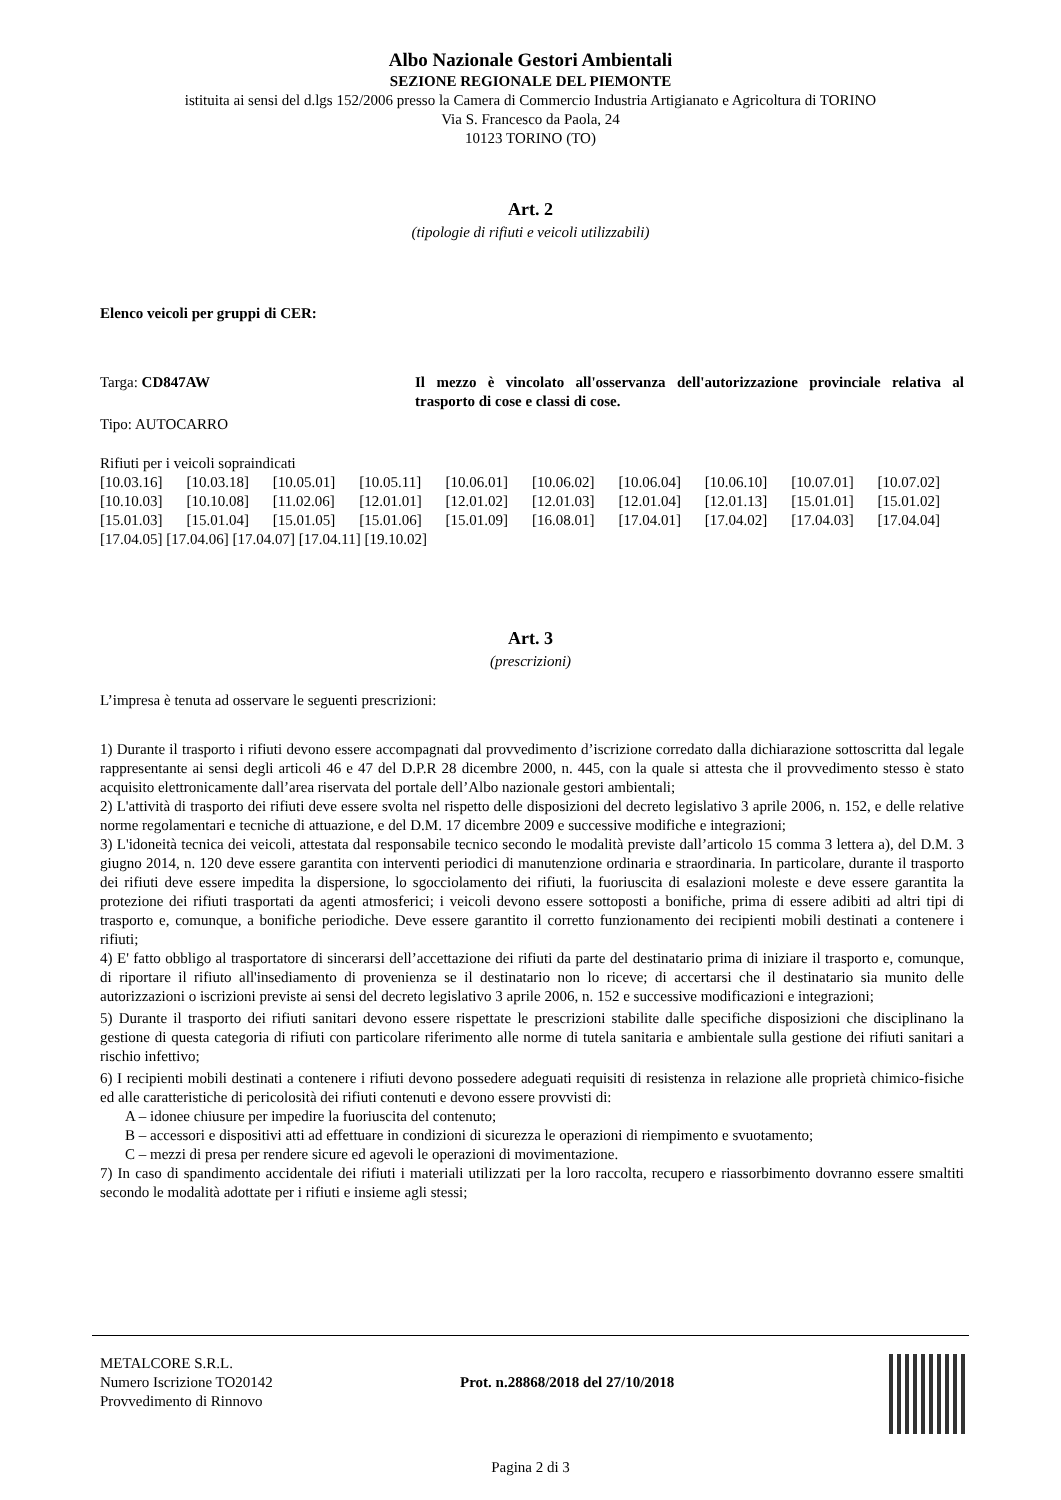Albo Nazionale Gestori Ambientali
SEZIONE REGIONALE DEL PIEMONTE
istituita ai sensi del d.lgs 152/2006 presso la Camera di Commercio Industria Artigianato e Agricoltura di TORINO
Via S. Francesco da Paola, 24
10123 TORINO (TO)
Art. 2
(tipologie di rifiuti e veicoli utilizzabili)
Elenco veicoli per gruppi di CER:
Targa: CD847AW Il mezzo è vincolato all'osservanza dell'autorizzazione provinciale relativa al trasporto di cose e classi di cose.
Tipo: AUTOCARRO
Rifiuti per i veicoli sopraindicati
[10.03.16] [10.03.18] [10.05.01] [10.05.11] [10.06.01] [10.06.02] [10.06.04] [10.06.10] [10.07.01] [10.07.02] [10.10.03] [10.10.08] [11.02.06] [12.01.01] [12.01.02] [12.01.03] [12.01.04] [12.01.13] [15.01.01] [15.01.02] [15.01.03] [15.01.04] [15.01.05] [15.01.06] [15.01.09] [16.08.01] [17.04.01] [17.04.02] [17.04.03] [17.04.04]
[17.04.05] [17.04.06] [17.04.07] [17.04.11] [19.10.02]
Art. 3
(prescrizioni)
L’impresa è tenuta ad osservare le seguenti prescrizioni:
1) Durante il trasporto i rifiuti devono essere accompagnati dal provvedimento d’iscrizione corredato dalla dichiarazione sottoscritta dal legale rappresentante ai sensi degli articoli 46 e 47 del D.P.R 28 dicembre 2000, n. 445, con la quale si attesta che il provvedimento stesso è stato acquisito elettronicamente dall’area riservata del portale dell’Albo nazionale gestori ambientali;
2) L'attività di trasporto dei rifiuti deve essere svolta nel rispetto delle disposizioni del decreto legislativo 3 aprile 2006, n. 152, e delle relative norme regolamentari e tecniche di attuazione, e del D.M. 17 dicembre 2009 e successive modifiche e integrazioni;
3) L'idoneità tecnica dei veicoli, attestata dal responsabile tecnico secondo le modalità previste dall’articolo 15 comma 3 lettera a), del D.M. 3 giugno 2014, n. 120 deve essere garantita con interventi periodici di manutenzione ordinaria e straordinaria. In particolare, durante il trasporto dei rifiuti deve essere impedita la dispersione, lo sgocciolamento dei rifiuti, la fuoriuscita di esalazioni moleste e deve essere garantita la protezione dei rifiuti trasportati da agenti atmosferici; i veicoli devono essere sottoposti a bonifiche, prima di essere adibiti ad altri tipi di trasporto e, comunque, a bonifiche periodiche. Deve essere garantito il corretto funzionamento dei recipienti mobili destinati a contenere i rifiuti;
4) E' fatto obbligo al trasportatore di sincerarsi dell’accettazione dei rifiuti da parte del destinatario prima di iniziare il trasporto e, comunque, di riportare il rifiuto all'insediamento di provenienza se il destinatario non lo riceve; di accertarsi che il destinatario sia munito delle autorizzazioni o iscrizioni previste ai sensi del decreto legislativo 3 aprile 2006, n. 152 e successive modificazioni e integrazioni;
5) Durante il trasporto dei rifiuti sanitari devono essere rispettate le prescrizioni stabilite dalle specifiche disposizioni che disciplinano la gestione di questa categoria di rifiuti con particolare riferimento alle norme di tutela sanitaria e ambientale sulla gestione dei rifiuti sanitari a rischio infettivo;
6) I recipienti mobili destinati a contenere i rifiuti devono possedere adeguati requisiti di resistenza in relazione alle proprietà chimico-fisiche ed alle caratteristiche di pericolosità dei rifiuti contenuti e devono essere provvisti di:
A – idonee chiusure per impedire la fuoriuscita del contenuto;
B – accessori e dispositivi atti ad effettuare in condizioni di sicurezza le operazioni di riempimento e svuotamento;
C – mezzi di presa per rendere sicure ed agevoli le operazioni di movimentazione.
7) In caso di spandimento accidentale dei rifiuti i materiali utilizzati per la loro raccolta, recupero e riassorbimento dovranno essere smaltiti secondo le modalità adottate per i rifiuti e insieme agli stessi;
METALCORE S.R.L.
Numero Iscrizione TO20142
Provvedimento di Rinnovo
Prot. n.28868/2018 del 27/10/2018
Pagina 2 di 3